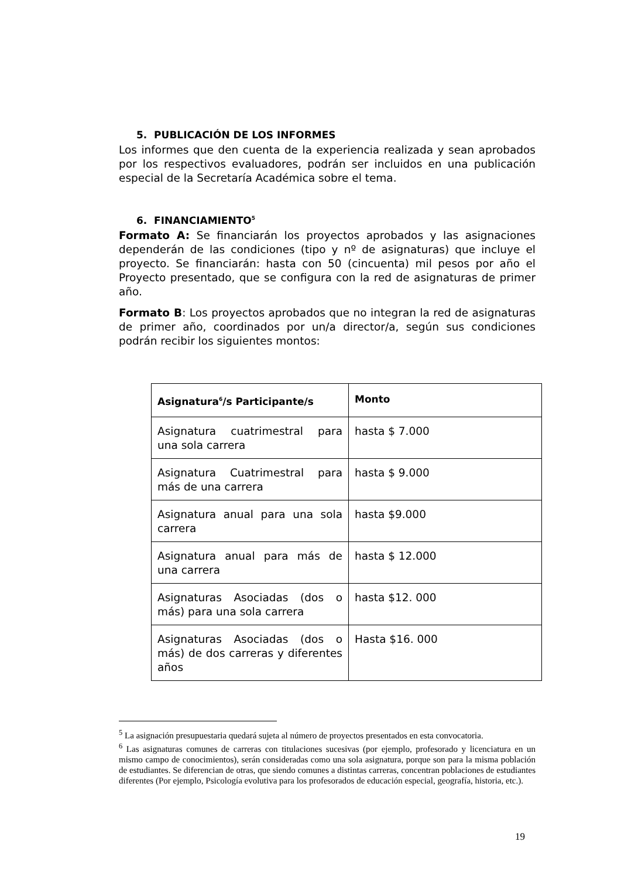5. PUBLICACIÓN DE LOS INFORMES
Los informes que den cuenta de la experiencia realizada y sean aprobados por los respectivos evaluadores, podrán ser incluidos en una publicación especial de la Secretaría Académica sobre el tema.
6. FINANCIAMIENTO<sup>5</sup>
Formato A: Se financiarán los proyectos aprobados y las asignaciones dependerán de las condiciones (tipo y nº de asignaturas) que incluye el proyecto. Se financiarán: hasta con 50 (cincuenta) mil pesos por año el Proyecto presentado, que se configura con la red de asignaturas de primer año.
Formato B: Los proyectos aprobados que no integran la red de asignaturas de primer año, coordinados por un/a director/a, según sus condiciones podrán recibir los siguientes montos:
| Asignatura<sup>6</sup>/s Participante/s | Monto |
| --- | --- |
| Asignatura cuatrimestral para una sola carrera | hasta $ 7.000 |
| Asignatura Cuatrimestral para más de una carrera | hasta $ 9.000 |
| Asignatura anual para una sola carrera | hasta $9.000 |
| Asignatura anual para más de una carrera | hasta $ 12.000 |
| Asignaturas Asociadas (dos o más) para una sola carrera | hasta $12. 000 |
| Asignaturas Asociadas (dos o más) de dos carreras y diferentes años | Hasta $16. 000 |
<sup>5</sup> La asignación presupuestaria quedará sujeta al número de proyectos presentados en esta convocatoria.
<sup>6</sup> Las asignaturas comunes de carreras con titulaciones sucesivas (por ejemplo, profesorado y licenciatura en un mismo campo de conocimientos), serán consideradas como una sola asignatura, porque son para la misma población de estudiantes. Se diferencian de otras, que siendo comunes a distintas carreras, concentran poblaciones de estudiantes diferentes (Por ejemplo, Psicología evolutiva para los profesorados de educación especial, geografía, historia, etc.).
19